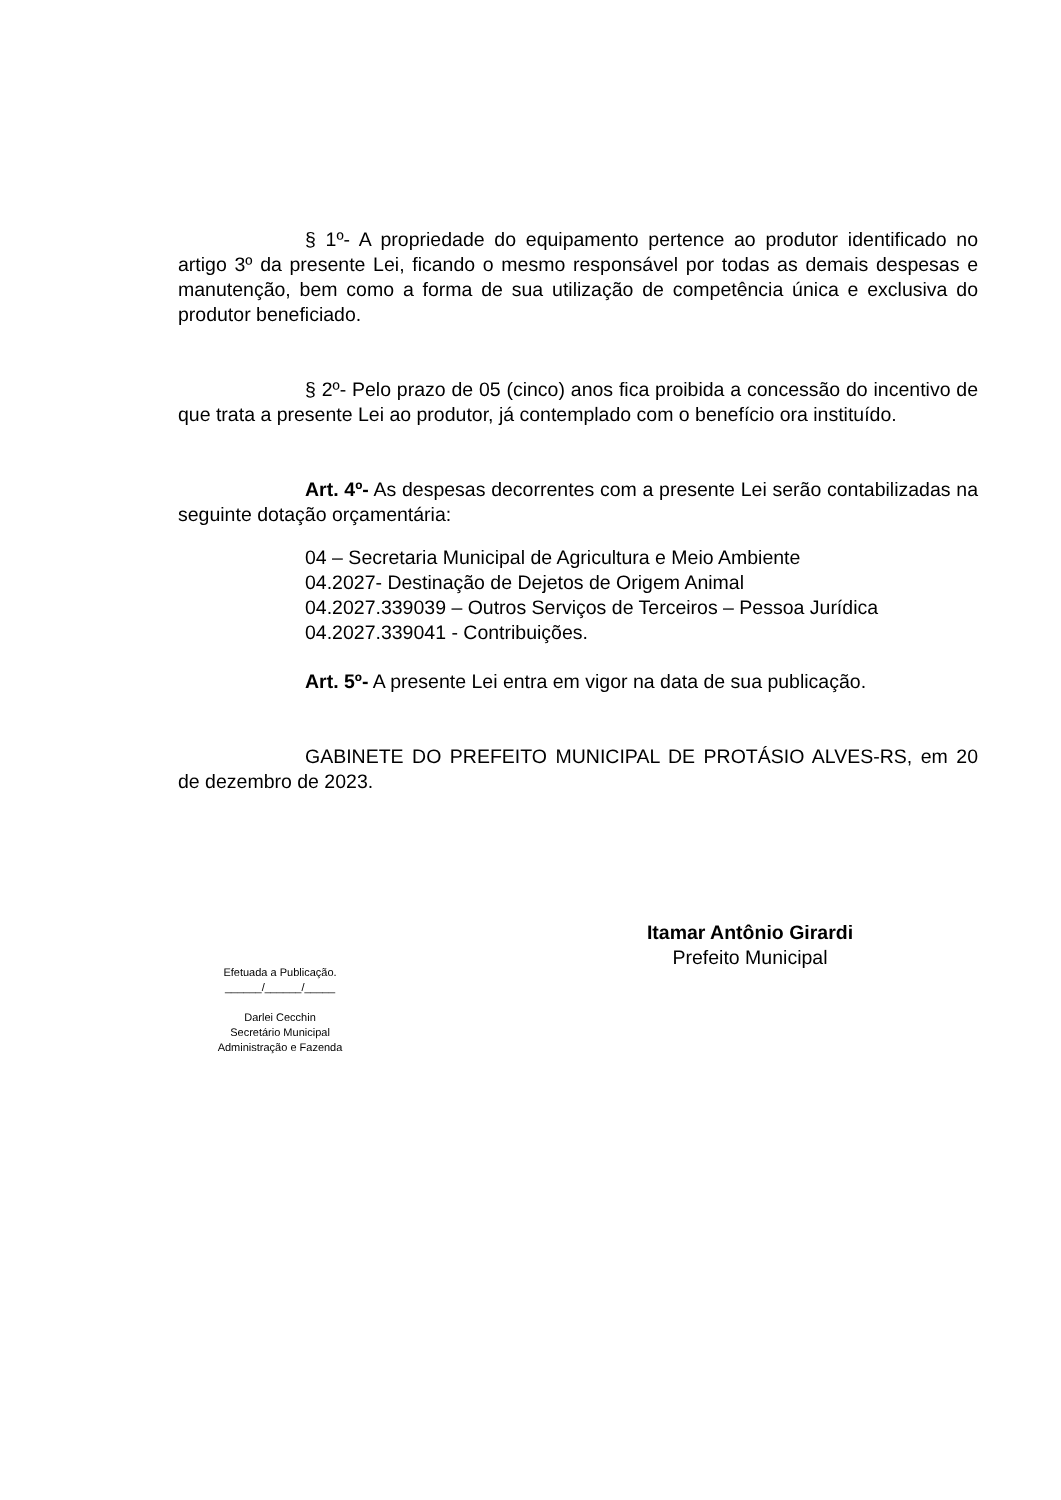§ 1º- A propriedade do equipamento pertence ao produtor identificado no artigo 3º da presente Lei, ficando o mesmo responsável por todas as demais despesas e manutenção, bem como a forma de sua utilização de competência única e exclusiva do produtor beneficiado.
§ 2º- Pelo prazo de 05 (cinco) anos fica proibida a concessão do incentivo de que trata a presente Lei ao produtor, já contemplado com o benefício ora instituído.
Art. 4º- As despesas decorrentes com a presente Lei serão contabilizadas na seguinte dotação orçamentária:
04 – Secretaria Municipal de Agricultura e Meio Ambiente
04.2027- Destinação de Dejetos de Origem Animal
04.2027.339039 – Outros Serviços de Terceiros – Pessoa Jurídica
04.2027.339041 - Contribuições.
Art. 5º- A presente Lei entra em vigor na data de sua publicação.
GABINETE DO PREFEITO MUNICIPAL DE PROTÁSIO ALVES-RS, em 20 de dezembro de 2023.
Itamar Antônio Girardi
Prefeito Municipal
Efetuada a Publicação.
______/______/_____
Darlei Cecchin
Secretário Municipal
Administração e Fazenda